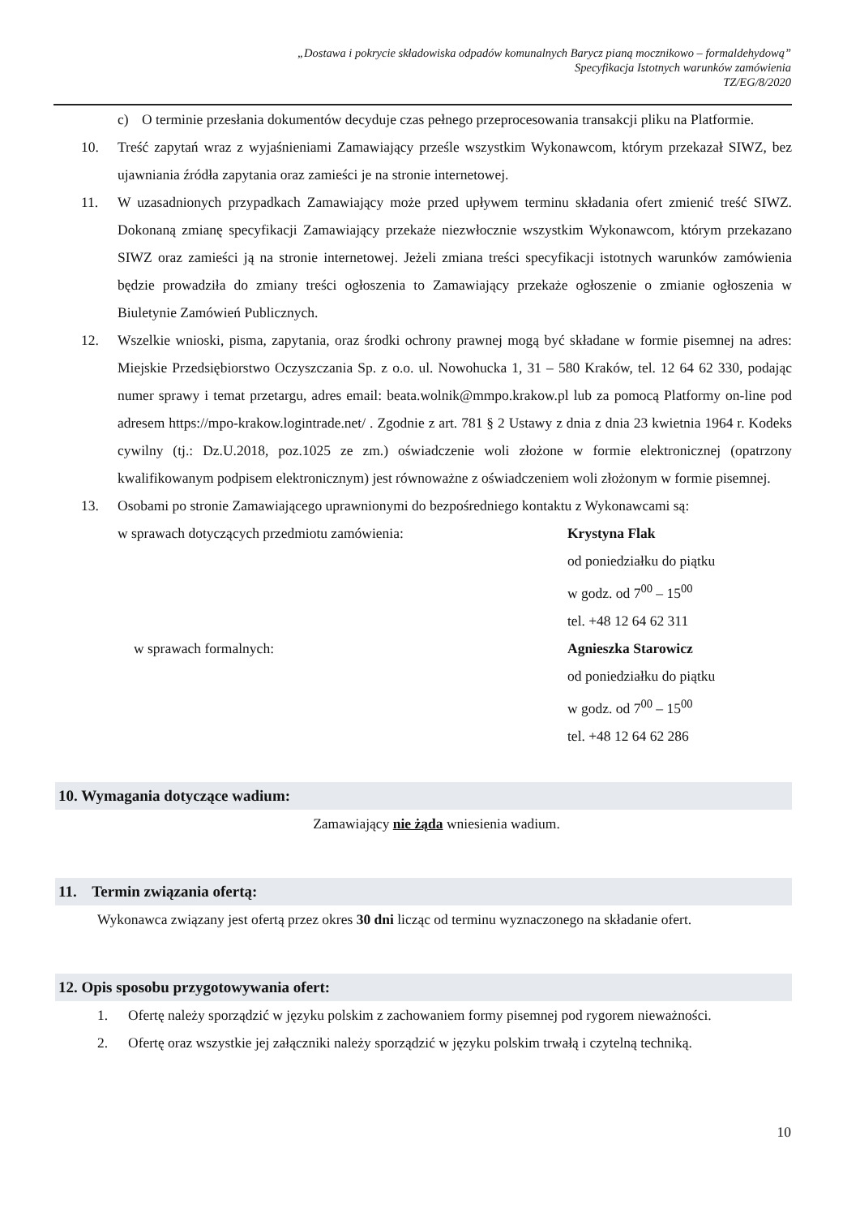„Dostawa i pokrycie składowiska odpadów komunalnych Barycz pianą mocznikowo – formaldehydową”
Specyfikacja Istotnych warunków zamówienia
TZ/EG/8/2020
c) O terminie przesłania dokumentów decyduje czas pełnego przeprocesowania transakcji pliku na Platformie.
10. Treść zapytań wraz z wyjaśnieniami Zamawiający prześle wszystkim Wykonawcom, którym przekazał SIWZ, bez ujawniania źródła zapytania oraz zamieści je na stronie internetowej.
11. W uzasadnionych przypadkach Zamawiający może przed upływem terminu składania ofert zmienić treść SIWZ. Dokonaną zmianę specyfikacji Zamawiający przekaże niezwłocznie wszystkim Wykonawcom, którym przekazano SIWZ oraz zamieści ją na stronie internetowej. Jeżeli zmiana treści specyfikacji istotnych warunków zamówienia będzie prowadziła do zmiany treści ogłoszenia to Zamawiający przekaże ogłoszenie o zmianie ogłoszenia w Biuletynie Zamówień Publicznych.
12. Wszelkie wnioski, pisma, zapytania, oraz środki ochrony prawnej mogą być składane w formie pisemnej na adres: Miejskie Przedsiębiorstwo Oczyszczania Sp. z o.o. ul. Nowohucka 1, 31 – 580 Kraków, tel. 12 64 62 330, podając numer sprawy i temat przetargu, adres email: beata.wolnik@mmpo.krakow.pl lub za pomocą Platformy on-line pod adresem https://mpo-krakow.logintrade.net/ . Zgodnie z art. 781 § 2 Ustawy z dnia z dnia 23 kwietnia 1964 r. Kodeks cywilny (tj.: Dz.U.2018, poz.1025 ze zm.) oświadczenie woli złożone w formie elektronicznej (opatrzony kwalifikowanym podpisem elektronicznym) jest równoważne z oświadczeniem woli złożonym w formie pisemnej.
13. Osobami po stronie Zamawiającego uprawnionymi do bezpośredniego kontaktu z Wykonawcami są:
w sprawach dotyczących przedmiotu zamówienia: Krystyna Flak
od poniedziałku do piątku
w godz. od 7<sup>00</sup> – 15<sup>00</sup>
tel. +48 12 64 62 311
w sprawach formalnych: Agnieszka Starowicz
od poniedziałku do piątku
w godz. od 7<sup>00</sup> – 15<sup>00</sup>
tel. +48 12 64 62 286
10. Wymagania dotyczące wadium:
Zamawiający nie żąda wniesienia wadium.
11. Termin związania ofertą:
Wykonawca związany jest ofertą przez okres 30 dni licząc od terminu wyznaczonego na składanie ofert.
12. Opis sposobu przygotowywania ofert:
1. Ofertę należy sporządzić w języku polskim z zachowaniem formy pisemnej pod rygorem nieważności.
2. Ofertę oraz wszystkie jej załączniki należy sporządzić w języku polskim trwałą i czytelną techniką.
10